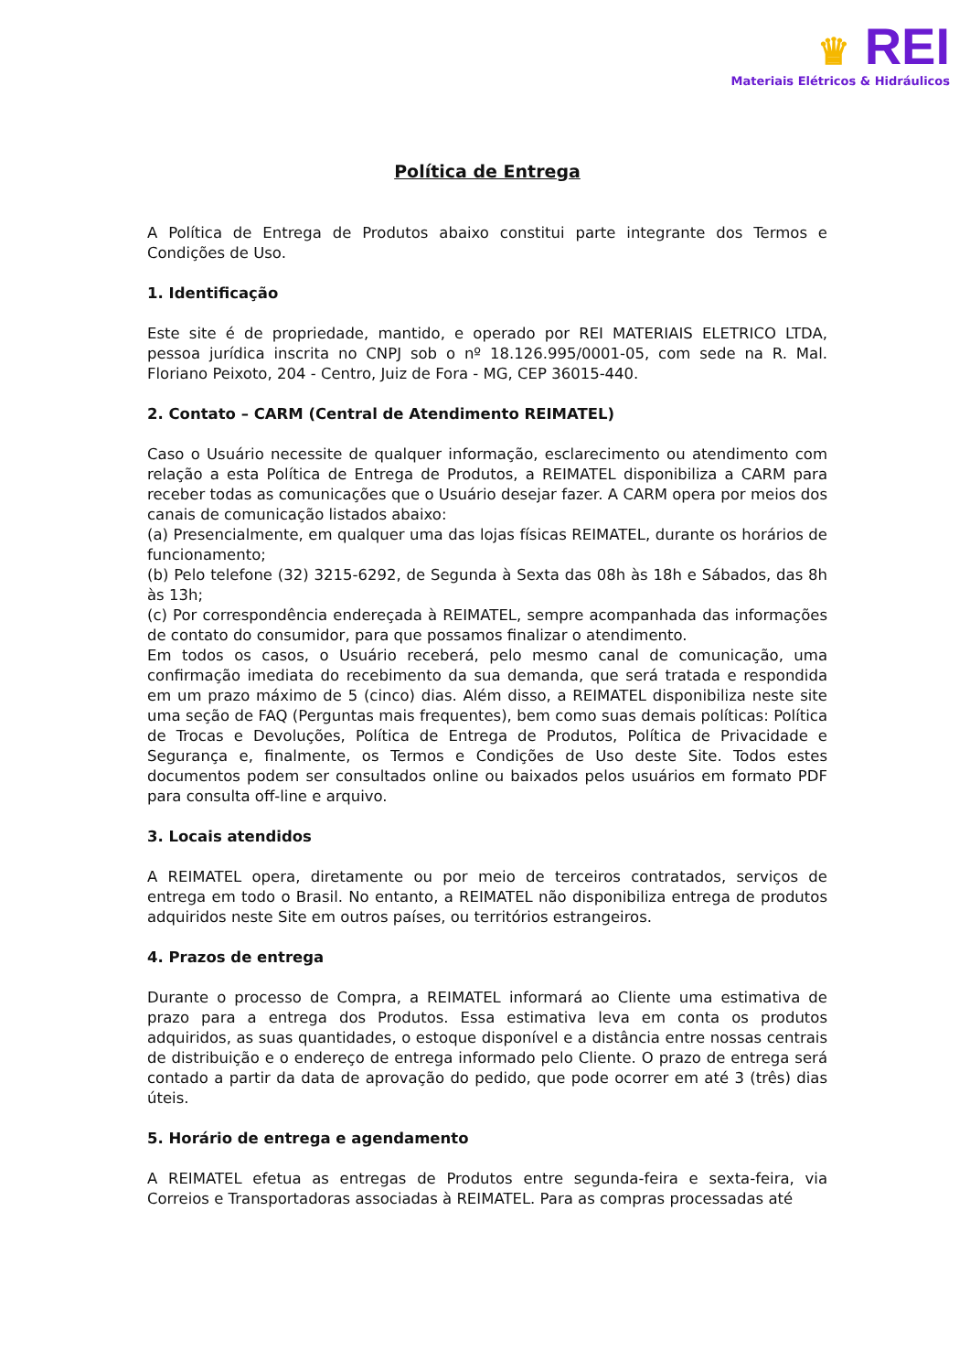♛ REI
Materiais Elétricos & Hidráulicos
Política de Entrega
A Política de Entrega de Produtos abaixo constitui parte integrante dos Termos e Condições de Uso.
1. Identificação
Este site é de propriedade, mantido, e operado por REI MATERIAIS ELETRICO LTDA, pessoa jurídica inscrita no CNPJ sob o nº 18.126.995/0001-05, com sede na R. Mal. Floriano Peixoto, 204 - Centro, Juiz de Fora - MG, CEP 36015-440.
2. Contato – CARM (Central de Atendimento REIMATEL)
Caso o Usuário necessite de qualquer informação, esclarecimento ou atendimento com relação a esta Política de Entrega de Produtos, a REIMATEL disponibiliza a CARM para receber todas as comunicações que o Usuário desejar fazer. A CARM opera por meios dos canais de comunicação listados abaixo:
(a) Presencialmente, em qualquer uma das lojas físicas REIMATEL, durante os horários de funcionamento;
(b) Pelo telefone (32) 3215-6292, de Segunda à Sexta das 08h às 18h e Sábados, das 8h às 13h;
(c) Por correspondência endereçada à REIMATEL, sempre acompanhada das informações de contato do consumidor, para que possamos finalizar o atendimento.
Em todos os casos, o Usuário receberá, pelo mesmo canal de comunicação, uma confirmação imediata do recebimento da sua demanda, que será tratada e respondida em um prazo máximo de 5 (cinco) dias. Além disso, a REIMATEL disponibiliza neste site uma seção de FAQ (Perguntas mais frequentes), bem como suas demais políticas: Política de Trocas e Devoluções, Política de Entrega de Produtos, Política de Privacidade e Segurança e, finalmente, os Termos e Condições de Uso deste Site. Todos estes documentos podem ser consultados online ou baixados pelos usuários em formato PDF para consulta off-line e arquivo.
3. Locais atendidos
A REIMATEL opera, diretamente ou por meio de terceiros contratados, serviços de entrega em todo o Brasil. No entanto, a REIMATEL não disponibiliza entrega de produtos adquiridos neste Site em outros países, ou territórios estrangeiros.
4. Prazos de entrega
Durante o processo de Compra, a REIMATEL informará ao Cliente uma estimativa de prazo para a entrega dos Produtos. Essa estimativa leva em conta os produtos adquiridos, as suas quantidades, o estoque disponível e a distância entre nossas centrais de distribuição e o endereço de entrega informado pelo Cliente. O prazo de entrega será contado a partir da data de aprovação do pedido, que pode ocorrer em até 3 (três) dias úteis.
5. Horário de entrega e agendamento
A REIMATEL efetua as entregas de Produtos entre segunda-feira e sexta-feira, via Correios e Transportadoras associadas à REIMATEL. Para as compras processadas até